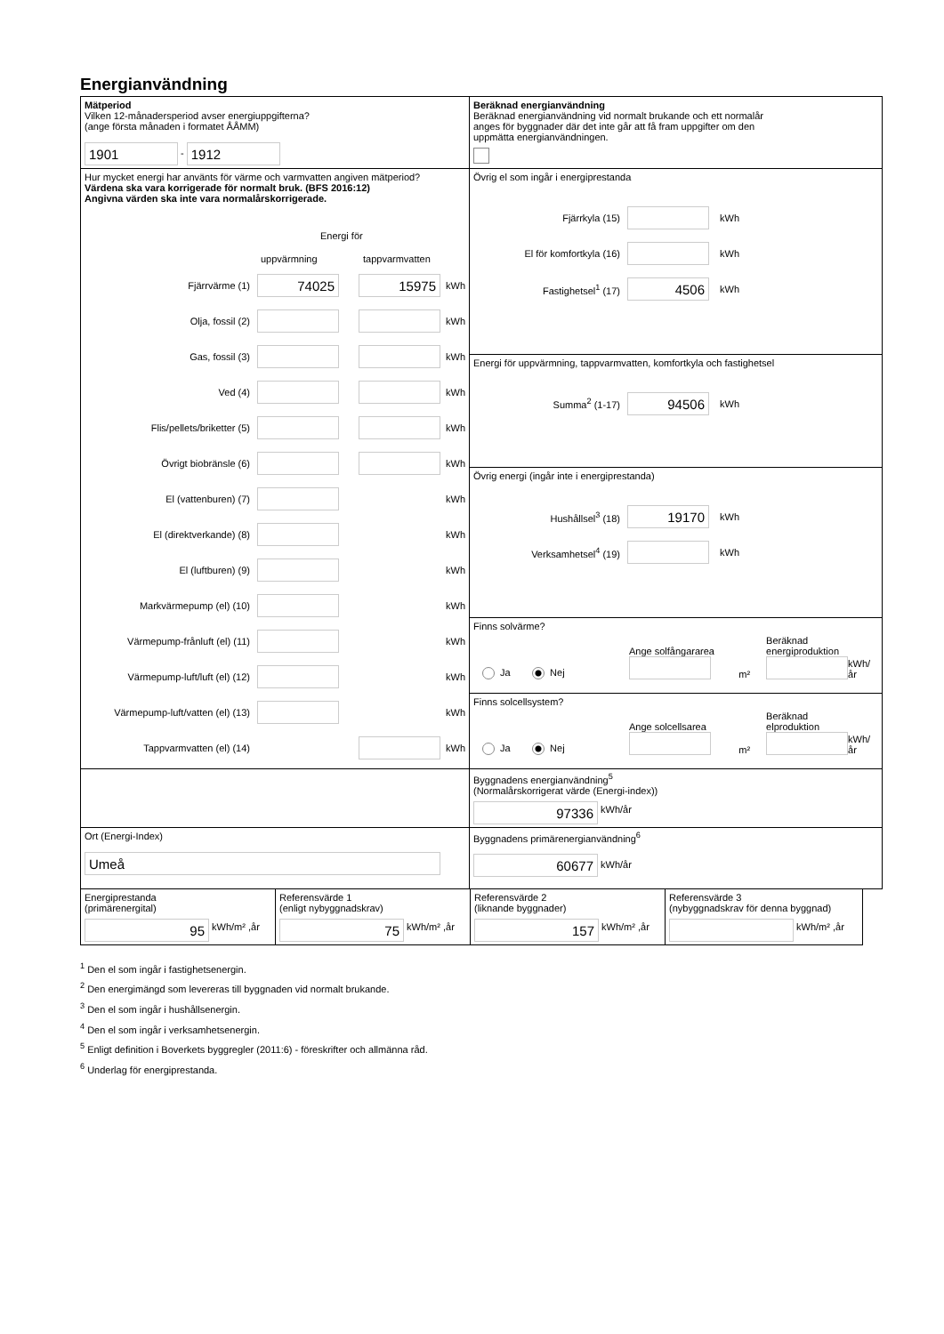Energianvändning
| Mätperiod Vilken 12-månadersperiod avser energiuppgifterna? (ange första månaden i formatet ÅÅMM) 1901 - 1912 | Beräknad energianvändning Beräknad energianvändning vid normalt brukande och ett normalår anges för byggnader där det inte går att få fram uppgifter om den uppmätta energianvändningen. |
| Hur mycket energi har använts för värme och varmvatten angiven mätperiod? Värdena ska vara korrigerade för normalt bruk. (BFS 2016:12) Angivna värden ska inte vara normalårskorrigerade. Energi för uppvärmning tappvarmvatten Fjärrvärme (1) 74025 15975 kWh Olja, fossil (2) kWh Gas, fossil (3) kWh Ved (4) kWh Flis/pellets/briketter (5) kWh Övrigt biobränsle (6) kWh El (vattenburen) (7) kWh El (direktverkande) (8) kWh El (luftburen) (9) kWh Markvärmepump (el) (10) kWh Värmepump-frånluft (el) (11) kWh Värmepump-luft/luft (el) (12) kWh Värmepump-luft/vatten (el) (13) kWh Tappvarmvatten (el) (14) kWh | Övrig el som ingår i energiprestanda Fjärrkyla (15) kWh El för komfortkyla (16) kWh Fastighetsel<sup>1</sup> (17) 4506 kWh |
| | Energi för uppvärmning, tappvarmvatten, komfortkyla och fastighetsel Summa<sup>2</sup> (1-17) 94506 kWh |
| | Övrig energi (ingår inte i energiprestanda) Hushållsel<sup>3</sup> (18) 19170 kWh Verksamhetsel<sup>4</sup> (19) kWh |
| | Finns solvärme? Ja Nej Ange solfångararea m² Beräknad energiproduktion kWh/år |
| | Finns solcellsystem? Ja Nej Ange solcellsarea m² Beräknad elproduktion kWh/år |
| | Byggnadens energianvändning<sup>5</sup> (Normalårskorrigerat värde (Energi-index)) 97336 kWh/år |
| Ort (Energi-Index) Umeå | Byggnadens primärenergianvändning<sup>6</sup> 60677 kWh/år |
| Energiprestanda (primärenergital) 95 kWh/m² ,år | Referensvärde 1 (enligt nybyggnadskrav) 75 kWh/m² ,år | Referensvärde 2 (liknande byggnader) 157 kWh/m² ,år | Referensvärde 3 (nybyggnadskrav för denna byggnad) kWh/m² ,år |
<sup>1</sup> Den el som ingår i fastighetsenergin.
<sup>2</sup> Den energimängd som levereras till byggnaden vid normalt brukande.
<sup>3</sup> Den el som ingår i hushållsenergin.
<sup>4</sup> Den el som ingår i verksamhetsenergin.
<sup>5</sup> Enligt definition i Boverkets byggregler (2011:6) - föreskrifter och allmänna råd.
<sup>6</sup> Underlag för energiprestanda.